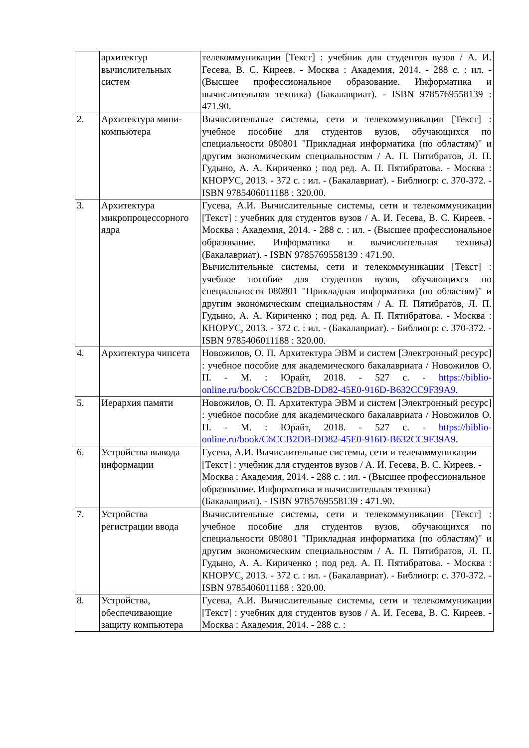| | архитектур вычислительных систем | телекоммуникации [Текст] : учебник для студентов вузов / А. И. Гесева, В. С. Киреев. - Москва : Академия, 2014. - 288 с. : ил. - (Высшее профессиональное образование. Информатика и вычислительная техника) (Бакалавриат). - ISBN 9785769558139 : 471.90. |
| 2. | Архитектура мини-компьютера | Вычислительные системы, сети и телекоммуникации [Текст] : учебное пособие для студентов вузов, обучающихся по специальности 080801 "Прикладная информатика (по областям)" и другим экономическим специальностям / А. П. Пятибратов, Л. П. Гудыно, А. А. Кириченко ; под ред. А. П. Пятибратова. - Москва : КНОРУС, 2013. - 372 с. : ил. - (Бакалавриат). - Библиогр: с. 370-372. - ISBN 9785406011188 : 320.00. |
| 3. | Архитектура микропроцессорного ядра | Гусева, А.И. Вычислительные системы, сети и телекоммуникации [Текст] : учебник для студентов вузов / А. И. Гесева, В. С. Киреев. - Москва : Академия, 2014. - 288 с. : ил. - (Высшее профессиональное образование. Информатика и вычислительная техника) (Бакалавриат). - ISBN 9785769558139 : 471.90. Вычислительные системы, сети и телекоммуникации [Текст] : учебное пособие для студентов вузов, обучающихся по специальности 080801 "Прикладная информатика (по областям)" и другим экономическим специальностям / А. П. Пятибратов, Л. П. Гудыно, А. А. Кириченко ; под ред. А. П. Пятибратова. - Москва : КНОРУС, 2013. - 372 с. : ил. - (Бакалавриат). - Библиогр: с. 370-372. - ISBN 9785406011188 : 320.00. |
| 4. | Архитектура чипсета | Новожилов, О. П. Архитектура ЭВМ и систем [Электронный ресурс] : учебное пособие для академического бакалавриата / Новожилов О. П. - М. : Юрайт, 2018. - 527 с. - https://biblio-online.ru/book/C6CCB2DB-DD82-45E0-916D-B632CC9F39A9 . |
| 5. | Иерархия памяти | Новожилов, О. П. Архитектура ЭВМ и систем [Электронный ресурс] : учебное пособие для академического бакалавриата / Новожилов О. П. - М. : Юрайт, 2018. - 527 с. - https://biblio-online.ru/book/C6CCB2DB-DD82-45E0-916D-B632CC9F39A9 . |
| 6. | Устройства вывода информации | Гусева, А.И. Вычислительные системы, сети и телекоммуникации [Текст] : учебник для студентов вузов / А. И. Гесева, В. С. Киреев. - Москва : Академия, 2014. - 288 с. : ил. - (Высшее профессиональное образование. Информатика и вычислительная техника) (Бакалавриат). - ISBN 9785769558139 : 471.90. |
| 7. | Устройства регистрации ввода | Вычислительные системы, сети и телекоммуникации [Текст] : учебное пособие для студентов вузов, обучающихся по специальности 080801 "Прикладная информатика (по областям)" и другим экономическим специальностям / А. П. Пятибратов, Л. П. Гудыно, А. А. Кириченко ; под ред. А. П. Пятибратова. - Москва : КНОРУС, 2013. - 372 с. : ил. - (Бакалавриат). - Библиогр: с. 370-372. - ISBN 9785406011188 : 320.00. |
| 8. | Устройства, обеспечивающие защиту компьютера | Гусева, А.И. Вычислительные системы, сети и телекоммуникации [Текст] : учебник для студентов вузов / А. И. Гесева, В. С. Киреев. - Москва : Академия, 2014. - 288 с. : |